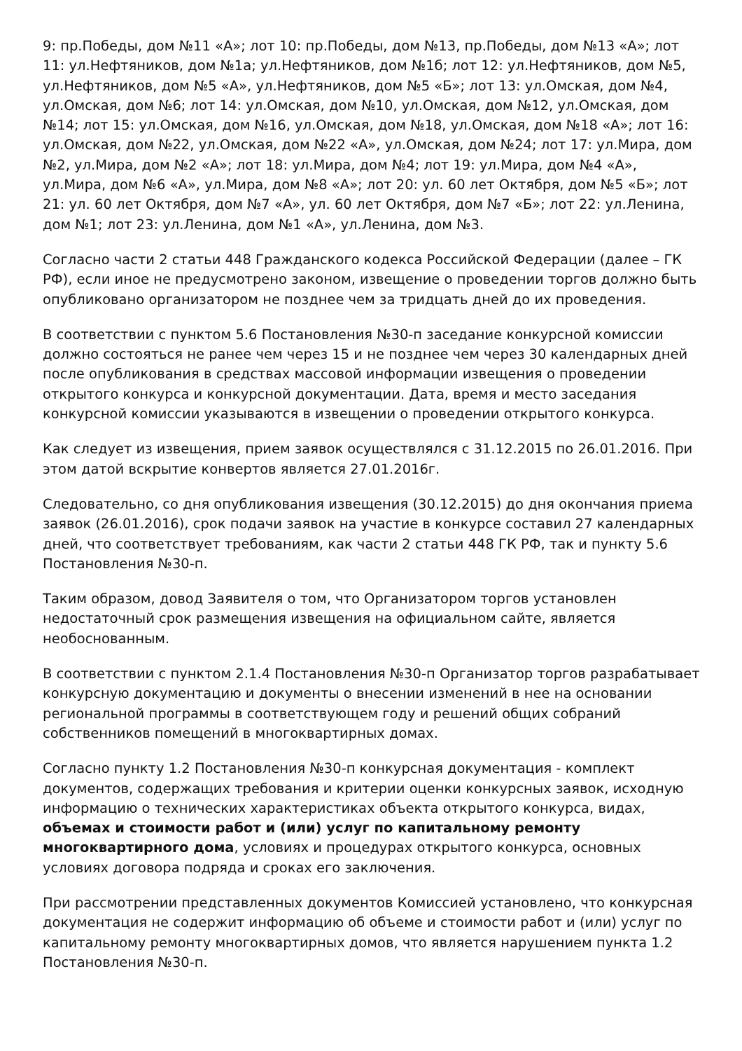9: пр.Победы, дом №11 «А»; лот 10: пр.Победы, дом №13, пр.Победы, дом №13 «А»; лот 11: ул.Нефтяников, дом №1а; ул.Нефтяников, дом №1б; лот 12: ул.Нефтяников, дом №5, ул.Нефтяников, дом №5 «А», ул.Нефтяников, дом №5 «Б»; лот 13: ул.Омская, дом №4, ул.Омская, дом №6; лот 14: ул.Омская, дом №10, ул.Омская, дом №12, ул.Омская, дом №14; лот 15: ул.Омская, дом №16, ул.Омская, дом №18, ул.Омская, дом №18 «А»; лот 16: ул.Омская, дом №22, ул.Омская, дом №22 «А», ул.Омская, дом №24; лот 17: ул.Мира, дом №2, ул.Мира, дом №2 «А»; лот 18: ул.Мира, дом №4; лот 19: ул.Мира, дом №4 «А», ул.Мира, дом №6 «А», ул.Мира, дом №8 «А»; лот 20: ул. 60 лет Октября, дом №5 «Б»; лот 21: ул. 60 лет Октября, дом №7 «А», ул. 60 лет Октября, дом №7 «Б»; лот 22: ул.Ленина, дом №1; лот 23: ул.Ленина, дом №1 «А», ул.Ленина, дом №3.
Согласно части 2 статьи 448 Гражданского кодекса Российской Федерации (далее – ГК РФ), если иное не предусмотрено законом, извещение о проведении торгов должно быть опубликовано организатором не позднее чем за тридцать дней до их проведения.
В соответствии с пунктом 5.6 Постановления №30-п заседание конкурсной комиссии должно состояться не ранее чем через 15 и не позднее чем через 30 календарных дней после опубликования в средствах массовой информации извещения о проведении открытого конкурса и конкурсной документации. Дата, время и место заседания конкурсной комиссии указываются в извещении о проведении открытого конкурса.
Как следует из извещения, прием заявок осуществлялся с 31.12.2015 по 26.01.2016. При этом датой вскрытие конвертов является 27.01.2016г.
Следовательно, со дня опубликования извещения (30.12.2015) до дня окончания приема заявок (26.01.2016), срок подачи заявок на участие в конкурсе составил 27 календарных дней, что соответствует требованиям, как части 2 статьи 448 ГК РФ, так и пункту 5.6 Постановления №30-п.
Таким образом, довод Заявителя о том, что Организатором торгов установлен недостаточный срок размещения извещения на официальном сайте, является необоснованным.
В соответствии с пунктом 2.1.4 Постановления №30-п Организатор торгов разрабатывает конкурсную документацию и документы о внесении изменений в нее на основании региональной программы в соответствующем году и решений общих собраний собственников помещений в многоквартирных домах.
Согласно пункту 1.2 Постановления №30-п конкурсная документация - комплект документов, содержащих требования и критерии оценки конкурсных заявок, исходную информацию о технических характеристиках объекта открытого конкурса, видах, объемах и стоимости работ и (или) услуг по капитальному ремонту многоквартирного дома, условиях и процедурах открытого конкурса, основных условиях договора подряда и сроках его заключения.
При рассмотрении представленных документов Комиссией установлено, что конкурсная документация не содержит информацию об объеме и стоимости работ и (или) услуг по капитальному ремонту многоквартирных домов, что является нарушением пункта 1.2 Постановления №30-п.